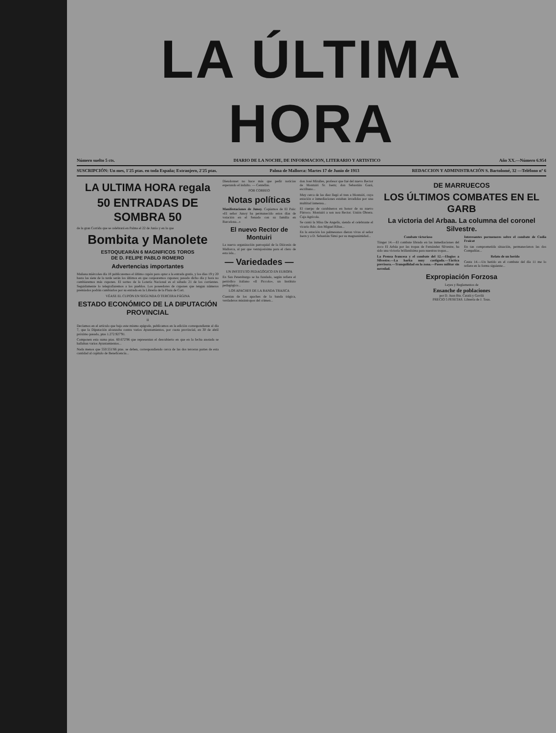LA ÚLTIMA HORA
Número suelto 5 cts. DIARIO DE LA NOCHE, DE INFORMACION, LITERARIO Y ARTISTICO Año XX.—Número 6.954
SUSCRIPCIÓN: Un mes, 1'25 ptas. en toda España; Extranjero, 2'25 ptas. Palma de Mallorca: Martes 17 de Junio de 1913 REDACCION Y ADMINISTRACIÓN S. Bartolomé, 32 —Teléfono nº 6
LA ULTIMA HORA regala
50 ENTRADAS DE SOMBRA 50
de la gran Corrida que se celebrará en Palma el 22 de Junio y en la que
Bombita y Manolete
ESTOQUEARÁN 6 MAGNIFICOS TOROS
DE D. FELIPE PABLO ROMERO
Advertencias importantes
Mañana miércoles día 18 publicaremos el último cupón para optar a la entrada gratis, y los días 19 y 20 hasta las siete de la tarde serán los últimos en que canjearemos cupones; pasado dicho día y hora no cambiaremos más cupones. El sorteo de la Lotería Nacional es el sábado 21 de los corrientes. Seguidamente lo telegrafiaremos a los pueblos. Los poseedores de cupones que tengan números premiados podrán cambiarlos por su entrada en la Librería de la Plaza de Cort.
VÉASE EL CUPON EN SEGUNDA O TERCERA PÁGINA
ESTADO ECONÓMICO DE LA DIPUTACIÓN PROVINCIAL
II
Decíamos en el artículo que bajo este mismo epígrafe, publicamos en la edición correspondiente al día 7, que la Diputación alcanzaba contra varios Ayuntamientos, por cuota provincial, en 30 de abril próximo pasado, ptas 1.272.927'91.
Componen esta suma ptas. 60.672'96 que representan el descubierto en que en la fecha anotada se hallaban varios Ayuntamientos...
Nada menos que 550.551'66 ptas. se deben, correspondiendo cerca de las dos terceras partes de esta cantidad al capítulo de Beneficencia...
Dieudonnet no hace más que pedir noticias esperando el indulto. — Centellas.
POR CORREO
Notas políticas
Manifestaciones de Junoy. Copiamos de El País: «El señor Junoy ha permanecido estos días de votación en el Senado con su familia en Barcelona...»
El nuevo Rector de Montuiri
La nueva organización parroquial de la Diócesis de Mallorca, al par que ventajosísima para el clero de esta isla...
— Variedades —
UN INSTITUTO PEDAGÓGICO EN EUROPA
En San Petersburgo se ha fundado, según refiere el periódico italiano «Il Piccolo», un Instituto pedagógico...
LOS APACHES DE LA BANDA TRAJICA
Cuentan de los apaches de la banda trágica, verdaderos misántropos del crimen...
don José Miralles, profesor que fué del nuevo Rector de Montuiri Sr. Isern; don Sebastián Gazá, escribano...
Muy cerca de las diez llegó el tren a Montuiri, cuya estación e inmediaciones estaban invadidas por una multitud inmensa...
El cuerpo de carabineros en honor de su nuevo Párroco. Montuiri a son nou Rector. Unión Obrera. Caja Agrícola.
Se cantó la Misa De Angelis, siendo el celebrante el vicario Rdo. don Miguel Ribas...
En la estación los palmesanos dieron vivas al señor Isern y a D. Sebastián Simó por su magnanimidad...
DE MARRUECOS
LOS ÚLTIMOS COMBATES EN EL GARB
La victoria del Arbaa. La columna del coronel Silvestre.
Combate victorioso
Tánger 14.—El combate librado en las inmediaciones del zoco El Arbáa por las tropas de Fernández Silvestre, ha sido una victoria brillantísima para nuestras tropas...
La Prensa francesa y el combate del 12.—Elogios a Silvestre.—La harka muy castigada.—Táctica previsora.—Tranquilidad en la zona.—Paseo militar sin novedad.
Interesantes pormenores sobre el combate de Cudia Fraicat
En tan comprometida situación, permanecieron las dos Compañías...
Relato de un herido
Ceuta 14.—Un herido en el combate del día 11 me lo refiere en la forma siguiente...
Expropiación Forzosa
Leyes y Reglamentos de
Ensanche de poblaciones
por D. Juan Bta. Catalá y Gavilá
PRECIO 5 PESETAS. Librería de J. Tous.